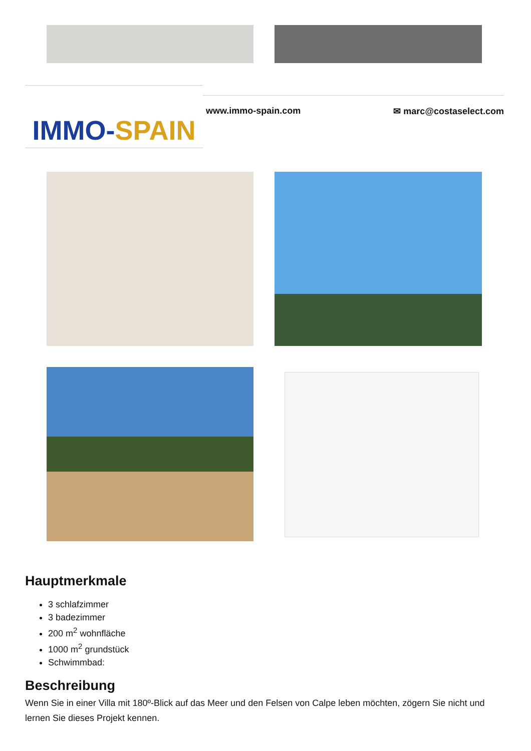IMMO-SPAIN
www.immo-spain.com ✉ marc@costaselect.com
Hauptmerkmale
3 schlafzimmer
3 badezimmer
200 m<sup>2</sup> wohnfläche
1000 m<sup>2</sup> grundstück
Schwimmbad:
Beschreibung
Wenn Sie in einer Villa mit 180º-Blick auf das Meer und den Felsen von Calpe leben möchten, zögern Sie nicht und lernen Sie dieses Projekt kennen.